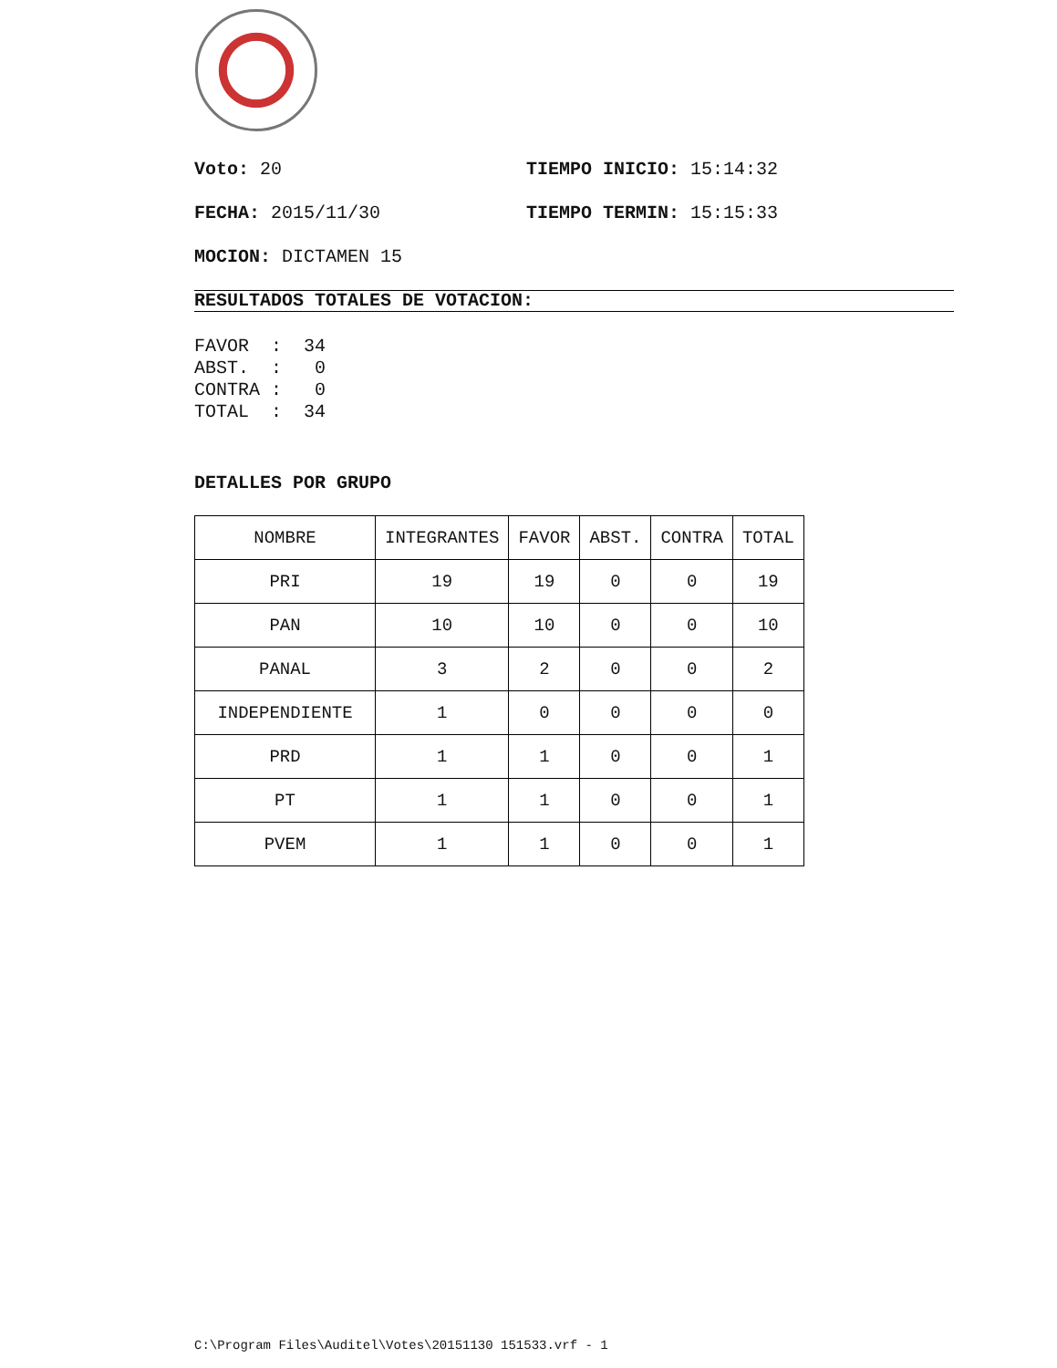Voto: 20 TIEMPO INICIO: 15:14:32
FECHA: 2015/11/30 TIEMPO TERMIN: 15:15:33
MOCION: DICTAMEN 15
RESULTADOS TOTALES DE VOTACION:
FAVOR  :  34
ABST.  :   0
CONTRA :   0
TOTAL  :  34
DETALLES POR GRUPO
| NOMBRE | INTEGRANTES | FAVOR | ABST. | CONTRA | TOTAL |
| PRI | 19 | 19 | 0 | 0 | 19 |
| PAN | 10 | 10 | 0 | 0 | 10 |
| PANAL | 3 | 2 | 0 | 0 | 2 |
| INDEPENDIENTE | 1 | 0 | 0 | 0 | 0 |
| PRD | 1 | 1 | 0 | 0 | 1 |
| PT | 1 | 1 | 0 | 0 | 1 |
| PVEM | 1 | 1 | 0 | 0 | 1 |
C:\Program Files\Auditel\Votes\20151130 151533.vrf - 1